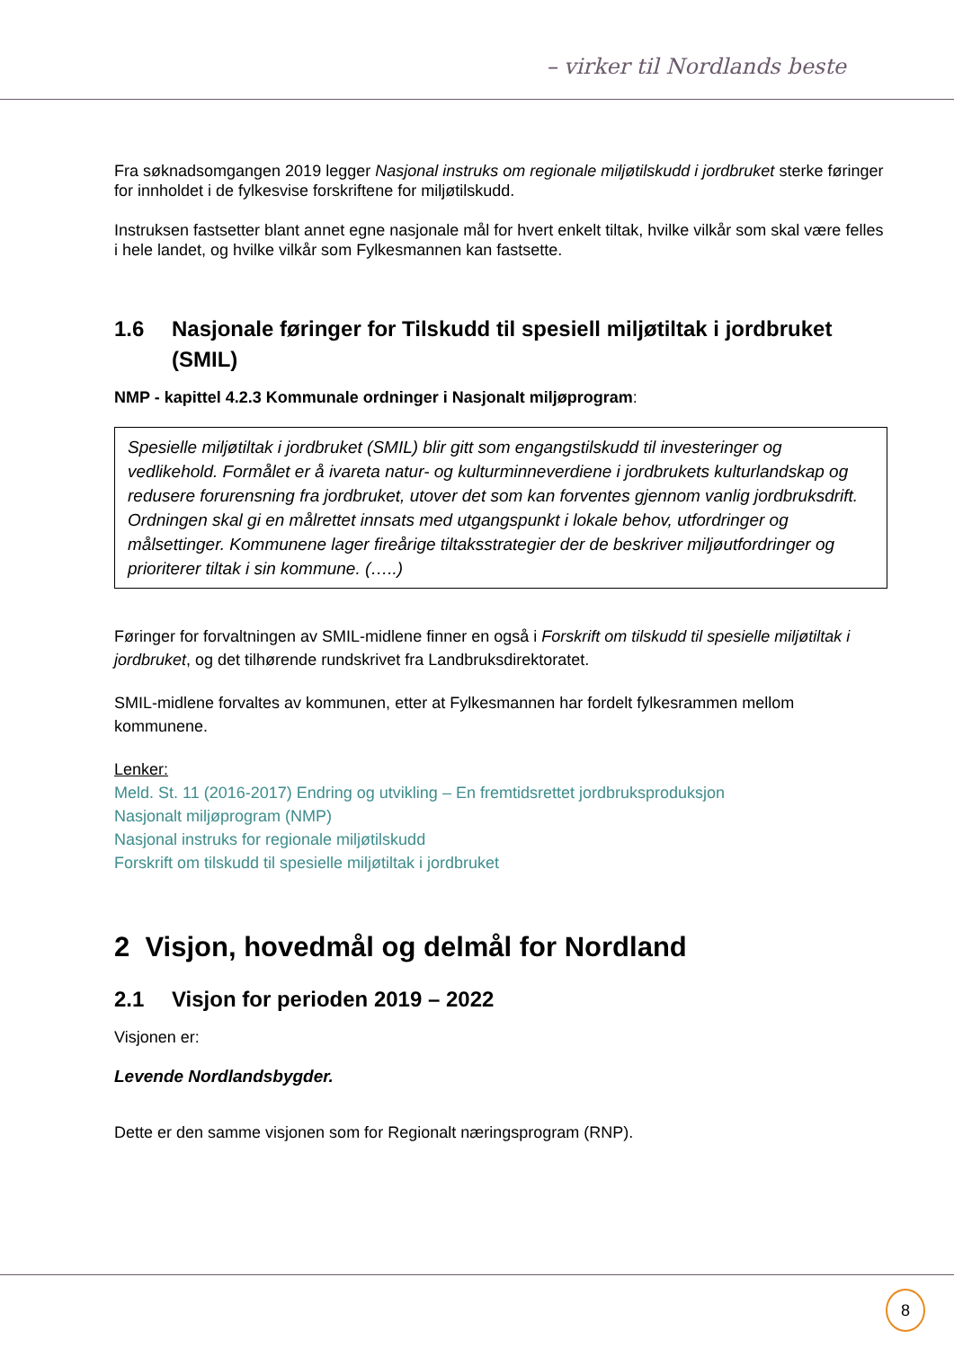– virker til Nordlands beste
Fra søknadsomgangen 2019 legger Nasjonal instruks om regionale miljøtilskudd i jordbruket sterke føringer for innholdet i de fylkesvise forskriftene for miljøtilskudd.
Instruksen fastsetter blant annet egne nasjonale mål for hvert enkelt tiltak, hvilke vilkår som skal være felles i hele landet, og hvilke vilkår som Fylkesmannen kan fastsette.
1.6 Nasjonale føringer for Tilskudd til spesiell miljøtiltak i jordbruket (SMIL)
NMP - kapittel 4.2.3 Kommunale ordninger i Nasjonalt miljøprogram:
Spesielle miljøtiltak i jordbruket (SMIL) blir gitt som engangstilskudd til investeringer og vedlikehold. Formålet er å ivareta natur- og kulturminneverdiene i jordbrukets kulturlandskap og redusere forurensning fra jordbruket, utover det som kan forventes gjennom vanlig jordbruksdrift. Ordningen skal gi en målrettet innsats med utgangspunkt i lokale behov, utfordringer og målsettinger. Kommunene lager fireårige tiltaksstrategier der de beskriver miljøutfordringer og prioriterer tiltak i sin kommune. (…..)
Føringer for forvaltningen av SMIL-midlene finner en også i Forskrift om tilskudd til spesielle miljøtiltak i jordbruket, og det tilhørende rundskrivet fra Landbruksdirektoratet.
SMIL-midlene forvaltes av kommunen, etter at Fylkesmannen har fordelt fylkesrammen mellom kommunene.
Lenker:
Meld. St. 11 (2016-2017) Endring og utvikling – En fremtidsrettet jordbruksproduksjon
Nasjonalt miljøprogram (NMP)
Nasjonal instruks for regionale miljøtilskudd
Forskrift om tilskudd til spesielle miljøtiltak i jordbruket
2 Visjon, hovedmål og delmål for Nordland
2.1 Visjon for perioden 2019 – 2022
Visjonen er:
Levende Nordlandsbygder.
Dette er den samme visjonen som for Regionalt næringsprogram (RNP).
8